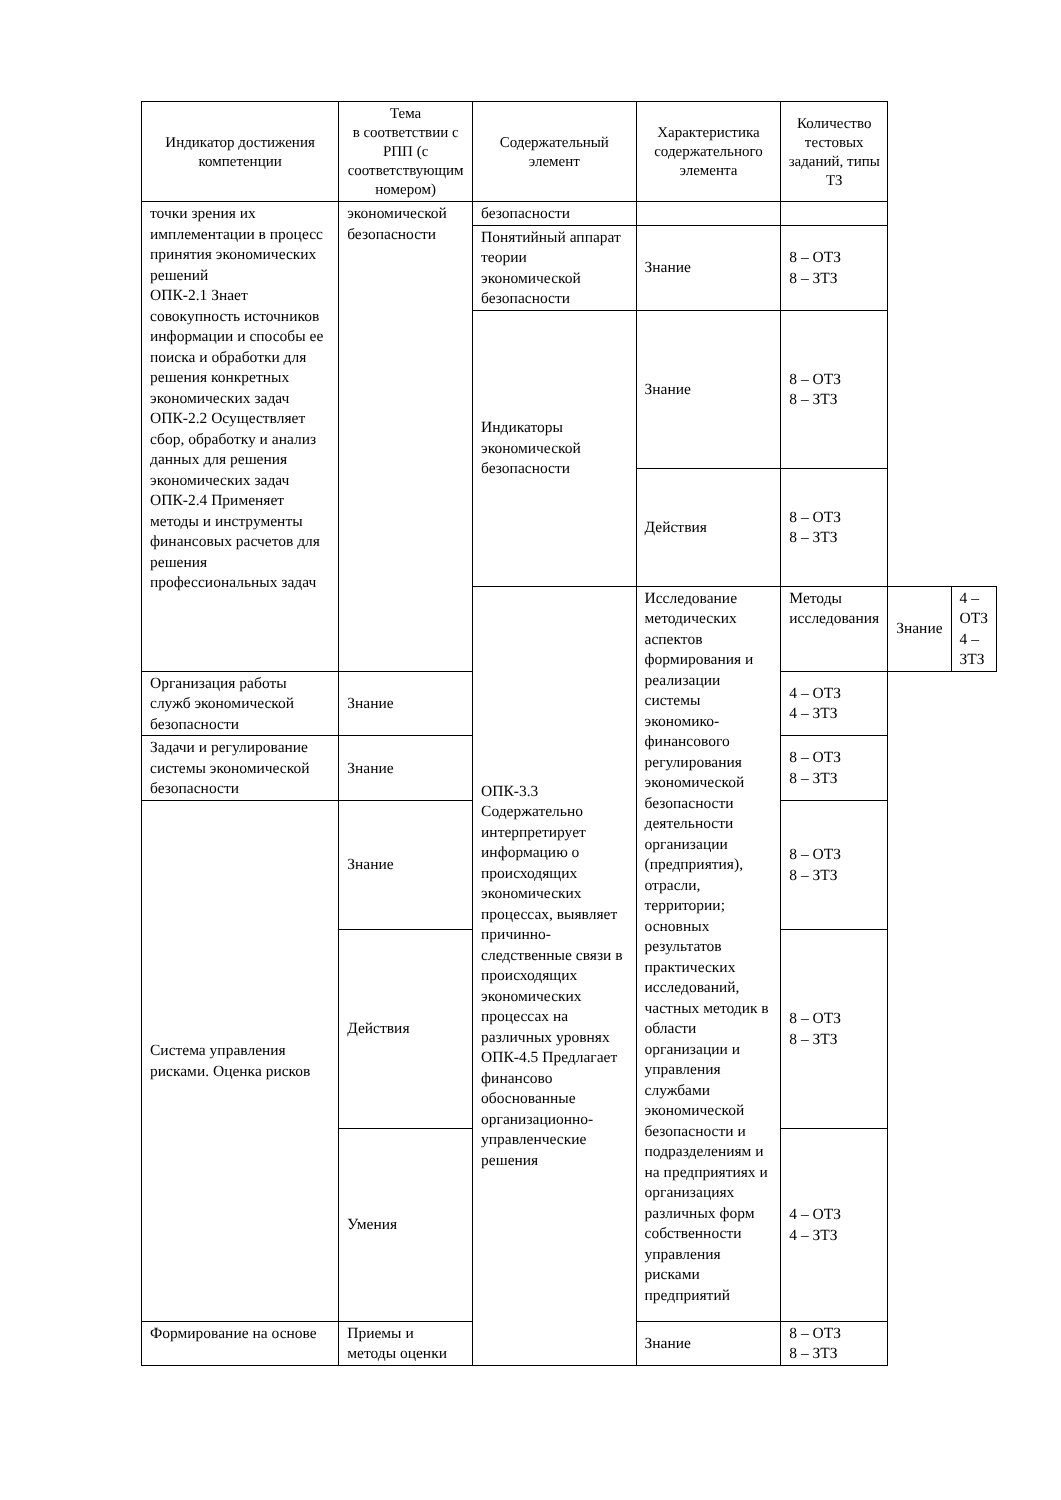| Индикатор достижения компетенции | Тема в соответствии с РПП (с соответствующим номером) | Содержательный элемент | Характеристика содержательного элемента | Количество тестовых заданий, типы ТЗ | | |
| --- | --- | --- | --- | --- | --- | --- |
| точки зрения их имплементации в процесс принятия экономических решений ОПК-2.1 Знает совокупность источников информации и способы ее поиска и обработки для решения конкретных экономических задач ОПК-2.2 Осуществляет сбор, обработку и анализ данных для решения экономических задач ОПК-2.4 Применяет методы и инструменты финансовых расчетов для решения профессиональных задач | экономической безопасности | безопасности | | | | |
| | | Понятийный аппарат теории экономической безопасности | Знание | 8 – ОТЗ 8 – ЗТЗ | | |
| | | Индикаторы экономической безопасности | Знание | 8 – ОТЗ 8 – ЗТЗ | | |
| | | | Действия | 8 – ОТЗ 8 – ЗТЗ | | |
| | | ОПК-3.3 Содержательно интерпретирует информацию о происходящих экономических процессах, выявляет причинно-следственные связи в происходящих экономических процессах на различных уровнях ОПК-4.5 Предлагает финансово обоснованные организационно-управленческие решения | Исследование методических аспектов формирования и реализации системы экономико-финансового регулирования экономической безопасности деятельности организации (предприятия), отрасли, территории; основных результатов практических исследований, частных методик в области организации и управления службами экономической безопасности и подразделениям и на предприятиях и организациях различных форм собственности управления рисками предприятий | Методы исследования | Знание | 4 – ОТЗ 4 – ЗТЗ |
| Организация работы служб экономической безопасности | Знание | | | 4 – ОТЗ 4 – ЗТЗ | | |
| Задачи и регулирование системы экономической безопасности | Знание | | | 8 – ОТЗ 8 – ЗТЗ | | |
| Система управления рисками. Оценка рисков | Знание | | | 8 – ОТЗ 8 – ЗТЗ | | |
| | Действия | | | 8 – ОТЗ 8 – ЗТЗ | | |
| | Умения | | | 4 – ОТЗ 4 – ЗТЗ | | |
| Формирование на основе | Приемы и методы оценки | | Знание | 8 – ОТЗ 8 – ЗТЗ | | |